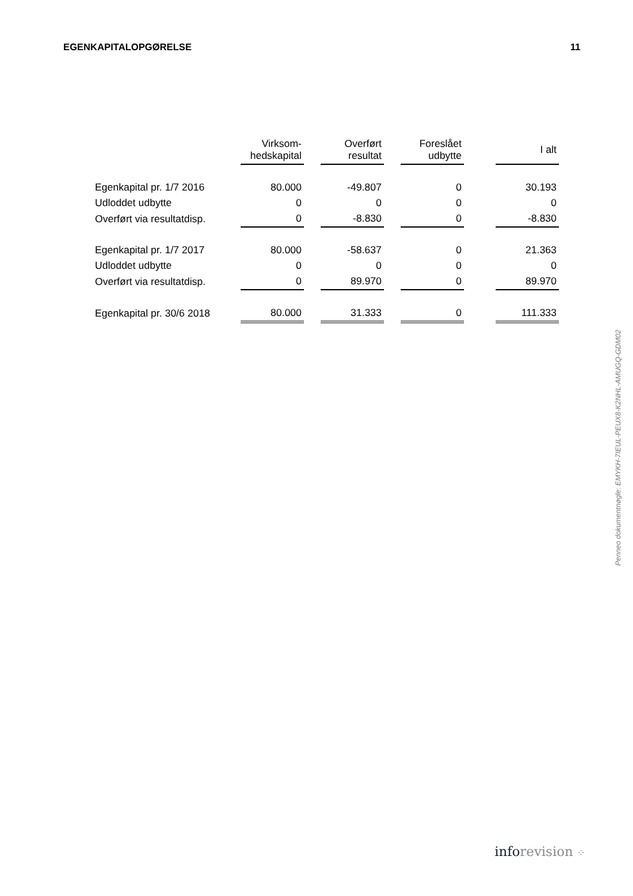EGENKAPITALOPGØRELSE 11
| | Virksom- hedskapital | | Overført resultat | | Foreslået udbytte | | I alt |
| --- | --- | --- | --- | --- | --- | --- | --- |
| Egenkapital pr. 1/7 2016 | 80.000 | | -49.807 | | 0 | | 30.193 |
| Udloddet udbytte | 0 | | 0 | | 0 | | 0 |
| Overført via resultatdisp. | 0 | | -8.830 | | 0 | | -8.830 |
| Egenkapital pr. 1/7 2017 | 80.000 | | -58.637 | | 0 | | 21.363 |
| Udloddet udbytte | 0 | | 0 | | 0 | | 0 |
| Overført via resultatdisp. | 0 | | 89.970 | | 0 | | 89.970 |
| Egenkapital pr. 30/6 2018 | 80.000 | | 31.333 | | 0 | | 111.333 |
Penneo dokumentnøgle: EMYKH-7IEUL-PEUX8-K2NHL-AMUGQ-GDM02
inforevision ⁘